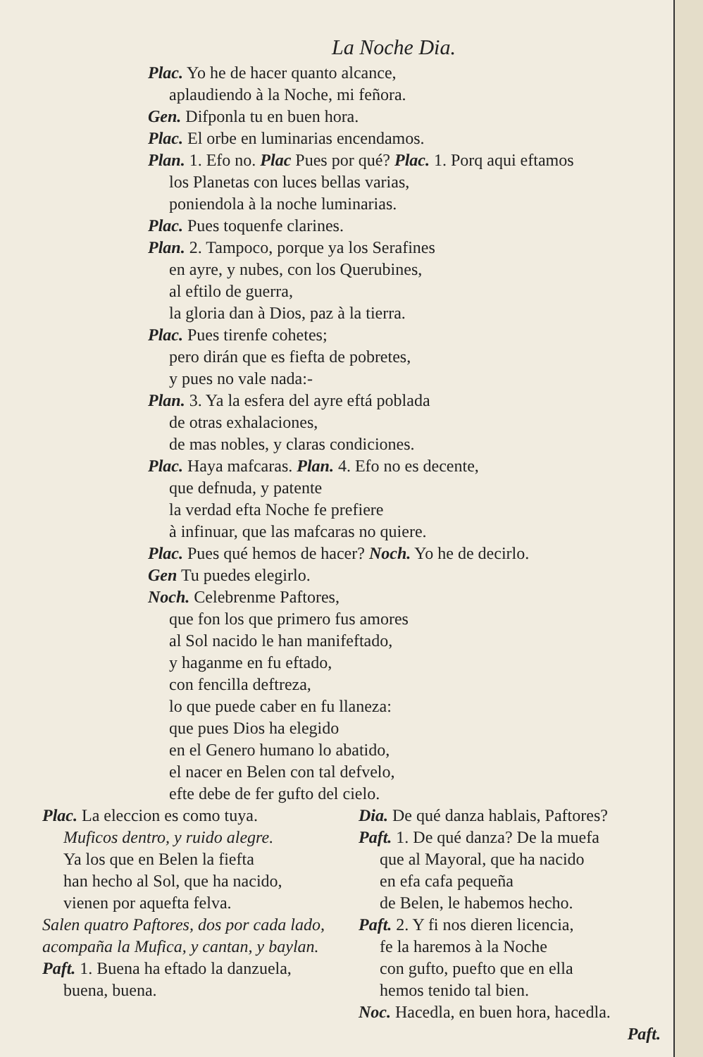La Noche Dia.
Plac. Yo he de hacer quanto alcance,
aplaudiendo à la Noche, mi feñora.
Gen. Difponla tu en buen hora.
Plac. El orbe en luminarias encendamos.
Plan. 1. Efo no. Plac Pues por qué? Plac. 1. Porq aqui eftamos
los Planetas con luces bellas varias,
poniendola à la noche luminarias.
Plac. Pues toquenfe clarines.
Plan. 2. Tampoco, porque ya los Serafines
en ayre, y nubes, con los Querubines,
al eftilo de guerra,
la gloria dan à Dios, paz à la tierra.
Plac. Pues tirenfe cohetes;
pero dirán que es fiefta de pobretes,
y pues no vale nada:-
Plan. 3. Ya la esfera del ayre eftá poblada
de otras exhalaciones,
de mas nobles, y claras condiciones.
Plac. Haya mafcaras. Plan. 4. Efo no es decente,
que defnuda, y patente
la verdad efta Noche fe prefiere
à infinuar, que las mafcaras no quiere.
Plac. Pues qué hemos de hacer? Noch. Yo he de decirlo.
Gen Tu puedes elegirlo.
Noch. Celebrenme Paftores,
que fon los que primero fus amores
al Sol nacido le han manifeftado,
y haganme en fu eftado,
con fencilla deftreza,
lo que puede caber en fu llaneza:
que pues Dios ha elegido
en el Genero humano lo abatido,
el nacer en Belen con tal defvelo,
efte debe de fer gufto del cielo.
Plac. La eleccion es como tuya.
Muficos dentro, y ruido alegre.
Ya los que en Belen la fiefta
han hecho al Sol, que ha nacido,
vienen por aquefta felva.
Salen quatro Paftores, dos por cada lado, acompaña la Mufica, y cantan, y baylan.
Paft. 1. Buena ha eftado la danzuela,
buena, buena.
Dia. De qué danza hablais, Paftores?
Paft. 1. De qué danza? De la muefa
que al Mayoral, que ha nacido
en efa cafa pequeña
de Belen, le habemos hecho.
Paft. 2. Y fi nos dieren licencia,
fe la haremos à la Noche
con gufto, puefto que en ella
hemos tenido tal bien.
Noc. Hacedla, en buen hora, hacedla.
Paft.